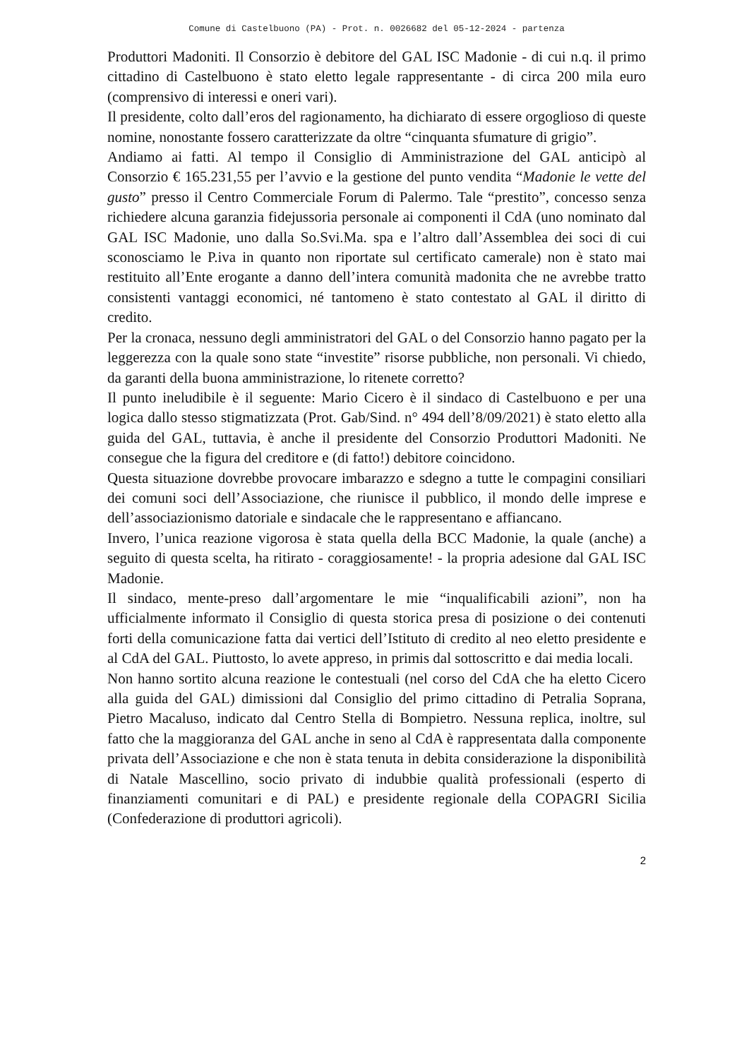Comune di Castelbuono (PA) - Prot. n. 0026682 del 05-12-2024 - partenza
Produttori Madoniti. Il Consorzio è debitore del GAL ISC Madonie - di cui n.q. il primo cittadino di Castelbuono è stato eletto legale rappresentante - di circa 200 mila euro (comprensivo di interessi e oneri vari).
Il presidente, colto dall’eros del ragionamento, ha dichiarato di essere orgoglioso di queste nomine, nonostante fossero caratterizzate da oltre “cinquanta sfumature di grigio”.
Andiamo ai fatti. Al tempo il Consiglio di Amministrazione del GAL anticipò al Consorzio € 165.231,55 per l’avvio e la gestione del punto vendita “Madonie le vette del gusto” presso il Centro Commerciale Forum di Palermo. Tale “prestito”, concesso senza richiedere alcuna garanzia fidejussoria personale ai componenti il CdA (uno nominato dal GAL ISC Madonie, uno dalla So.Svi.Ma. spa e l’altro dall’Assemblea dei soci di cui sconosciamo le P.iva in quanto non riportate sul certificato camerale) non è stato mai restituito all’Ente erogante a danno dell’intera comunità madonita che ne avrebbe tratto consistenti vantaggi economici, né tantomeno è stato contestato al GAL il diritto di credito.
Per la cronaca, nessuno degli amministratori del GAL o del Consorzio hanno pagato per la leggerezza con la quale sono state “investite” risorse pubbliche, non personali. Vi chiedo, da garanti della buona amministrazione, lo ritenete corretto?
Il punto ineludibile è il seguente: Mario Cicero è il sindaco di Castelbuono e per una logica dallo stesso stigmatizzata (Prot. Gab/Sind. n° 494 dell’8/09/2021) è stato eletto alla guida del GAL, tuttavia, è anche il presidente del Consorzio Produttori Madoniti. Ne consegue che la figura del creditore e (di fatto!) debitore coincidono.
Questa situazione dovrebbe provocare imbarazzo e sdegno a tutte le compagini consiliari dei comuni soci dell’Associazione, che riunisce il pubblico, il mondo delle imprese e dell’associazionismo datoriale e sindacale che le rappresentano e affiancano.
Invero, l’unica reazione vigorosa è stata quella della BCC Madonie, la quale (anche) a seguito di questa scelta, ha ritirato - coraggiosamente! - la propria adesione dal GAL ISC Madonie.
Il sindaco, mente-preso dall’argomentare le mie “inqualificabili azioni”, non ha ufficialmente informato il Consiglio di questa storica presa di posizione o dei contenuti forti della comunicazione fatta dai vertici dell’Istituto di credito al neo eletto presidente e al CdA del GAL. Piuttosto, lo avete appreso, in primis dal sottoscritto e dai media locali.
Non hanno sortito alcuna reazione le contestuali (nel corso del CdA che ha eletto Cicero alla guida del GAL) dimissioni dal Consiglio del primo cittadino di Petralia Soprana, Pietro Macaluso, indicato dal Centro Stella di Bompietro. Nessuna replica, inoltre, sul fatto che la maggioranza del GAL anche in seno al CdA è rappresentata dalla componente privata dell’Associazione e che non è stata tenuta in debita considerazione la disponibilità di Natale Mascellino, socio privato di indubbie qualità professionali (esperto di finanziamenti comunitari e di PAL) e presidente regionale della COPAGRI Sicilia (Confederazione di produttori agricoli).
2